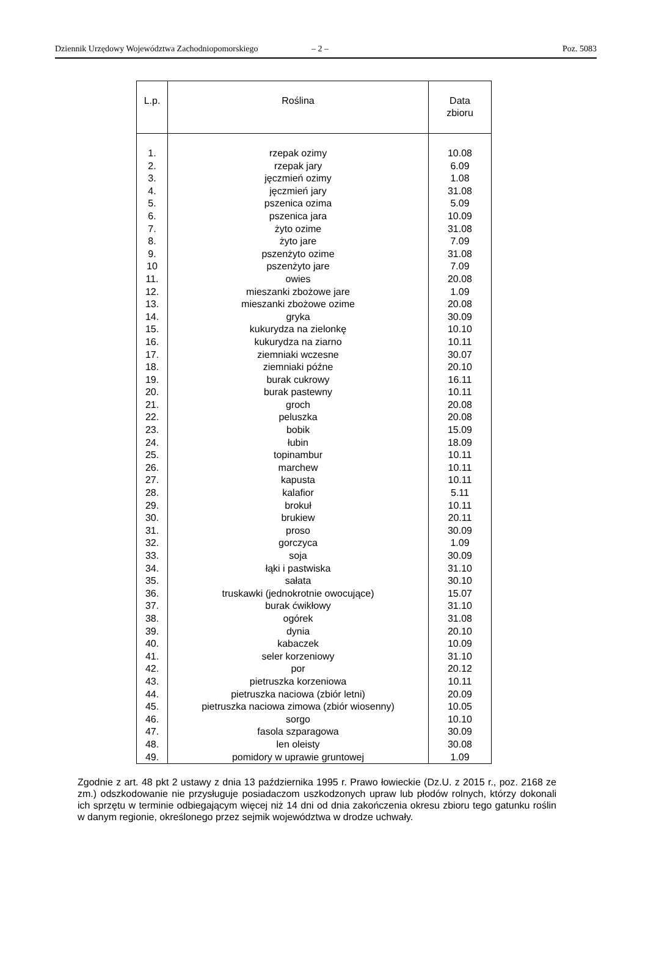Dziennik Urzędowy Województwa Zachodniopomorskiego – 2 – Poz. 5083
| L.p. | Roślina | Data zbioru |
| --- | --- | --- |
| 1. | rzepak ozimy | 10.08 |
| 2. | rzepak jary | 6.09 |
| 3. | jęczmień ozimy | 1.08 |
| 4. | jęczmień jary | 31.08 |
| 5. | pszenica ozima | 5.09 |
| 6. | pszenica jara | 10.09 |
| 7. | żyto ozime | 31.08 |
| 8. | żyto jare | 7.09 |
| 9. | pszenżyto ozime | 31.08 |
| 10 | pszenżyto jare | 7.09 |
| 11. | owies | 20.08 |
| 12. | mieszanki zbożowe jare | 1.09 |
| 13. | mieszanki zbożowe ozime | 20.08 |
| 14. | gryka | 30.09 |
| 15. | kukurydza na zielonkę | 10.10 |
| 16. | kukurydza na ziarno | 10.11 |
| 17. | ziemniaki wczesne | 30.07 |
| 18. | ziemniaki późne | 20.10 |
| 19. | burak cukrowy | 16.11 |
| 20. | burak pastewny | 10.11 |
| 21. | groch | 20.08 |
| 22. | peluszka | 20.08 |
| 23. | bobik | 15.09 |
| 24. | łubin | 18.09 |
| 25. | topinambur | 10.11 |
| 26. | marchew | 10.11 |
| 27. | kapusta | 10.11 |
| 28. | kalafior | 5.11 |
| 29. | brokuł | 10.11 |
| 30. | brukiew | 20.11 |
| 31. | proso | 30.09 |
| 32. | gorczyca | 1.09 |
| 33. | soja | 30.09 |
| 34. | łąki i pastwiska | 31.10 |
| 35. | sałata | 30.10 |
| 36. | truskawki (jednokrotnie owocujące) | 15.07 |
| 37. | burak ćwikłowy | 31.10 |
| 38. | ogórek | 31.08 |
| 39. | dynia | 20.10 |
| 40. | kabaczek | 10.09 |
| 41. | seler korzeniowy | 31.10 |
| 42. | por | 20.12 |
| 43. | pietruszka korzeniowa | 10.11 |
| 44. | pietruszka naciowa (zbiór letni) | 20.09 |
| 45. | pietruszka naciowa zimowa (zbiór wiosenny) | 10.05 |
| 46. | sorgo | 10.10 |
| 47. | fasola szparagowa | 30.09 |
| 48. | len oleisty | 30.08 |
| 49. | pomidory w uprawie gruntowej | 1.09 |
Zgodnie z art. 48 pkt 2 ustawy z dnia 13 października 1995 r. Prawo łowieckie (Dz.U. z 2015 r., poz. 2168 ze zm.) odszkodowanie nie przysługuje posiadaczom uszkodzonych upraw lub płodów rolnych, którzy dokonali ich sprzętu w terminie odbiegającym więcej niż 14 dni od dnia zakończenia okresu zbioru tego gatunku roślin w danym regionie, określonego przez sejmik województwa w drodze uchwały.